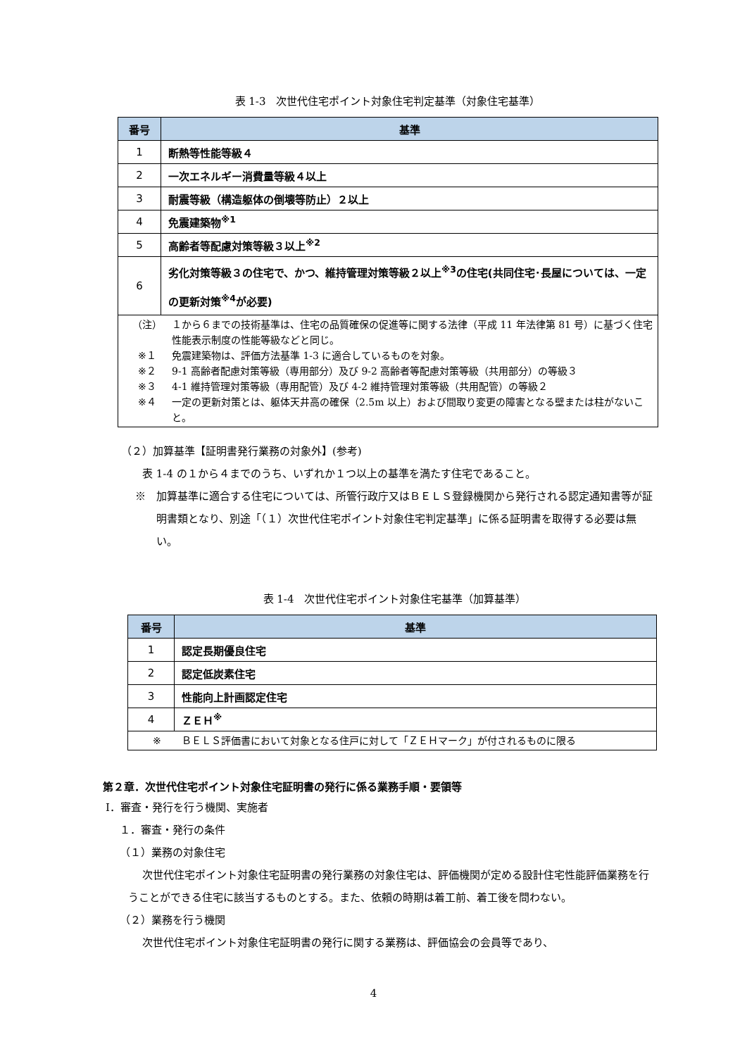表 1-3　次世代住宅ポイント対象住宅判定基準（対象住宅基準）
| 番号 | 基準 |
| --- | --- |
| 1 | 断熱等性能等級４ |
| 2 | 一次エネルギー消費量等級４以上 |
| 3 | 耐震等級（構造躯体の倒壊等防止）２以上 |
| 4 | 免震建築物<sup>※1</sup> |
| 5 | 高齢者等配慮対策等級３以上<sup>※2</sup> |
| 6 | 劣化対策等級３の住宅で、かつ、維持管理対策等級２以上<sup>※3</sup>の住宅(共同住宅･長屋については、一定の更新対策<sup>※4</sup>が必要) |
| （注） １から６までの技術基準は、住宅の品質確保の促進等に関する法律（平成 11 年法律第 81 号）に基づく住宅性能表示制度の性能等級などと同じ。 ※１ 免震建築物は、評価方法基準 1-3 に適合しているものを対象。 ※２ 9-1 高齢者配慮対策等級（専用部分）及び 9-2 高齢者等配慮対策等級（共用部分）の等級３ ※３ 4-1 維持管理対策等級（専用配管）及び 4-2 維持管理対策等級（共用配管）の等級２ ※４ 一定の更新対策とは、躯体天井高の確保（2.5m 以上）および間取り変更の障害となる壁または柱がないこと。 | |
（２）加算基準【証明書発行業務の対象外】(参考)
表 1-4 の１から４までのうち、いずれか１つ以上の基準を満たす住宅であること。
※　加算基準に適合する住宅については、所管行政庁又はＢＥＬＳ登録機関から発行される認定通知書等が証明書類となり、別途「（１）次世代住宅ポイント対象住宅判定基準」に係る証明書を取得する必要は無い。
表 1-4　次世代住宅ポイント対象住宅基準（加算基準）
| 番号 | 基準 |
| --- | --- |
| 1 | 認定長期優良住宅 |
| 2 | 認定低炭素住宅 |
| 3 | 性能向上計画認定住宅 |
| 4 | ＺＥＨ<sup>※</sup> |
| ※ ＢＥＬＳ評価書において対象となる住戸に対して「ＺＥＨマーク」が付されるものに限る | |
第２章．次世代住宅ポイント対象住宅証明書の発行に係る業務手順・要領等
Ⅰ．審査・発行を行う機関、実施者
１．審査・発行の条件
（１）業務の対象住宅
次世代住宅ポイント対象住宅証明書の発行業務の対象住宅は、評価機関が定める設計住宅性能評価業務を行うことができる住宅に該当するものとする。また、依頼の時期は着工前、着工後を問わない。
（２）業務を行う機関
次世代住宅ポイント対象住宅証明書の発行に関する業務は、評価協会の会員等であり、
4